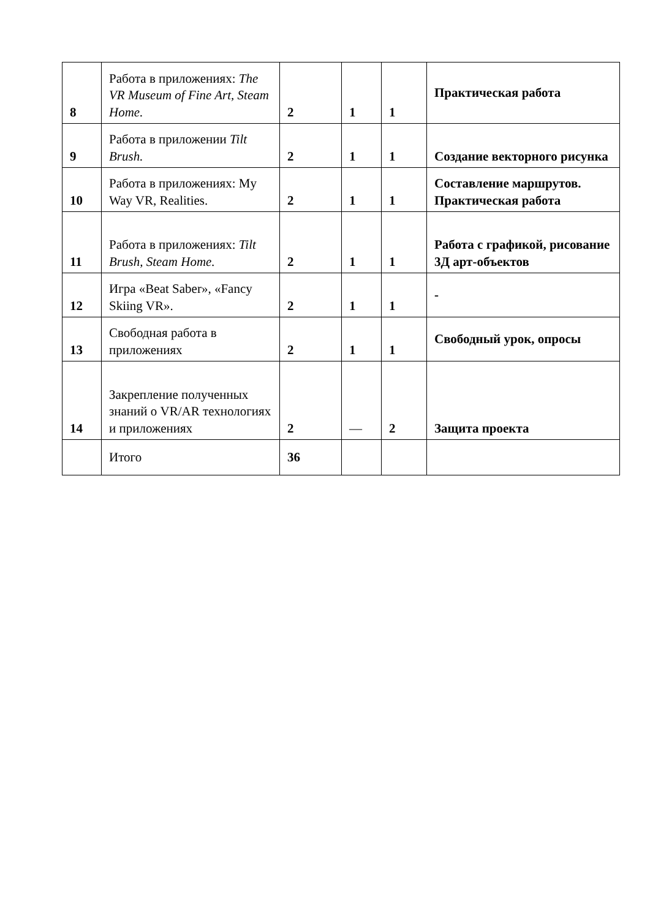| 8 | Работа в приложениях: The VR Museum of Fine Art, Steam Home. | 2 | 1 | 1 | Практическая работа |
| 9 | Работа в приложении Tilt Brush. | 2 | 1 | 1 | Создание векторного рисунка |
| 10 | Работа в приложениях: My Way VR, Realities. | 2 | 1 | 1 | Составление маршрутов. Практическая работа |
| 11 | Работа в приложениях: Tilt Brush, Steam Home. | 2 | 1 | 1 | Работа с графикой, рисование 3Д арт-объектов |
| 12 | Игра «Beat Saber», «Fancy Skiing VR». | 2 | 1 | 1 | - |
| 13 | Свободная работа в приложениях | 2 | 1 | 1 | Свободный урок, опросы |
| 14 | Закрепление полученных знаний о VR/AR технологиях и приложениях | 2 | — | 2 | Защита проекта |
| | Итого | 36 | | | |